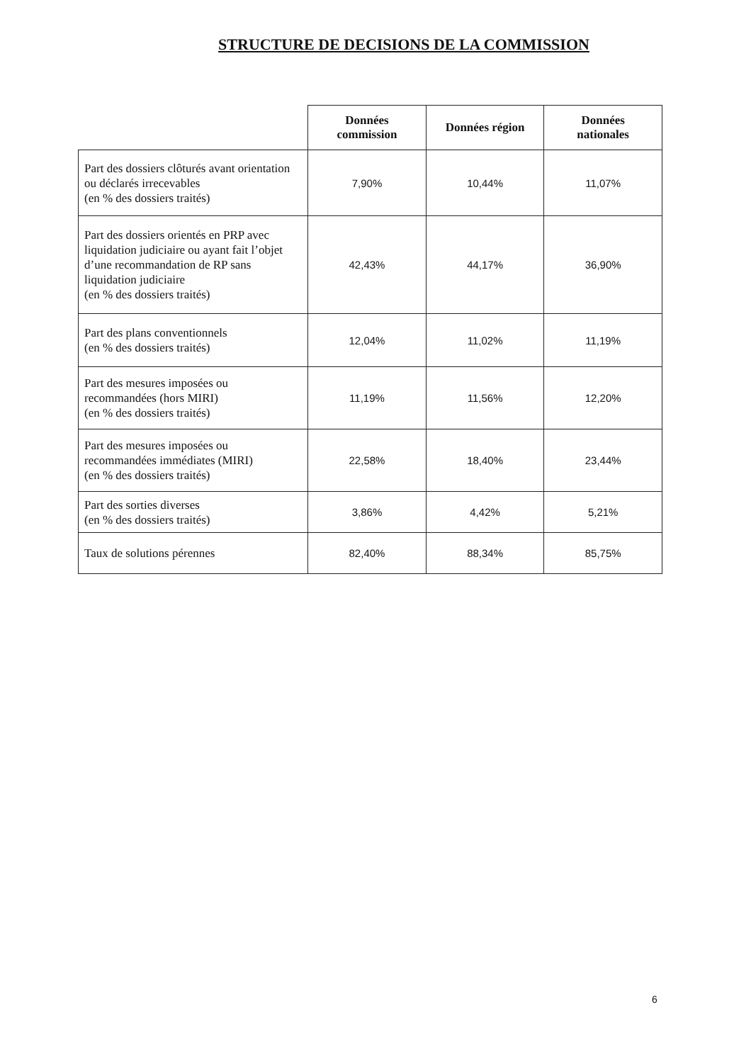STRUCTURE DE DECISIONS DE LA COMMISSION
| | Données commission | Données région | Données nationales |
| --- | --- | --- | --- |
| Part des dossiers clôturés avant orientation ou déclarés irrecevables (en % des dossiers traités) | 7,90% | 10,44% | 11,07% |
| Part des dossiers orientés en PRP avec liquidation judiciaire ou ayant fait l’objet d’une recommandation de RP sans liquidation judiciaire (en % des dossiers traités) | 42,43% | 44,17% | 36,90% |
| Part des plans conventionnels (en % des dossiers traités) | 12,04% | 11,02% | 11,19% |
| Part des mesures imposées ou recommandées (hors MIRI) (en % des dossiers traités) | 11,19% | 11,56% | 12,20% |
| Part des mesures imposées ou recommandées immédiates (MIRI) (en % des dossiers traités) | 22,58% | 18,40% | 23,44% |
| Part des sorties diverses (en % des dossiers traités) | 3,86% | 4,42% | 5,21% |
| Taux de solutions pérennes | 82,40% | 88,34% | 85,75% |
6